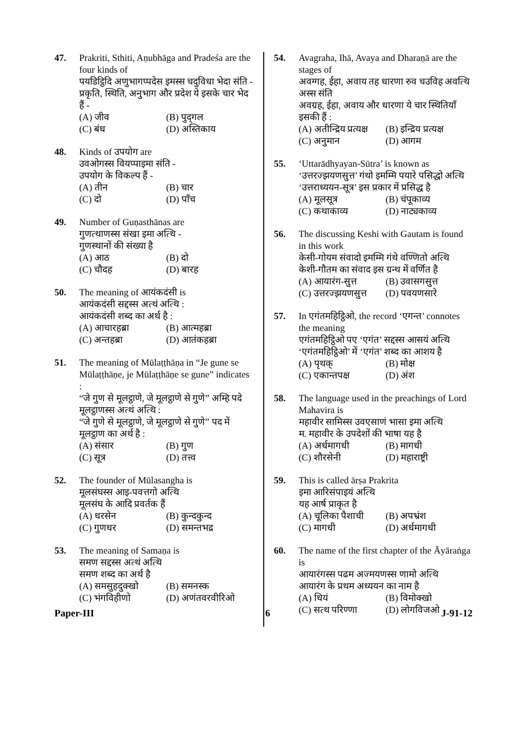47. Prakriti, Sthiti, Aṇubhāga and Pradeśa are the four kinds of
पयडिट्ठिदि अणुभागप्पदेस इमस्स चदुविधा भेदा संति -
प्रकृति, स्थिति, अनुभाग और प्रदेश ये इसके चार भेद हैं -
(A) जीव (B) पुद्‌गल
(C) बंध (D) अस्तिकाय
48. Kinds of उपयोग are
उवओगस्स वियप्पाइमा संति -
उपयोग के विकल्प हैं -
(A) तीन (B) चार
(C) दो (D) पाँच
49. Number of Guṇasthānas are
गुणत्थाणस्स संखा इमा अत्थि -
गुणस्थानों की संख्या है
(A) आठ (B) दो
(C) चौदह (D) बारह
50. The meaning of आयंकदंसी is
आयंकदंसी सद्दस्स अत्थं अत्थि :
आयंकदंसी शब्द का अर्थ है :
(A) आचारहब्रा (B) आत्महब्रा
(C) अन्तहब्रा (D) आतंकहब्रा
51. The meaning of Mūlaṭṭhāṇa in “Je gune se Mūlaṭṭhāṇe, je Mūlaṭṭhāṇe se gune” indicates :
“जे गुण से मूलट्ठाणे, जे मूलट्ठाणे से गुणे” अम्हि पदे मूलट्ठाणस्स अत्थं अत्थि :
“जे गुणे से मूलट्ठाणे, जे मूलट्ठाणे से गुणे” पद में मूलट्ठाण का अर्थ है :
(A) संसार (B) गुण
(C) सूत्र (D) तत्त्व
52. The founder of Mūlasangha is
मूलसंघस्स आइ-पवत्तगो अत्थि
मूलसंघ के आदि प्रवर्तक हैं
(A) धरसेन (B) कुन्दकुन्द
(C) गुणधर (D) समन्तभद्र
53. The meaning of Samaṇa is
समण सद्दस्स अत्थं अत्थि
समण शब्द का अर्थ है
(A) समसुहदुक्खो (B) समनस्क
(C) भंगविहीणो (D) अणंतवरवीरिओ
54. Avagraha, Ihā, Avaya and Dharaṇā are the stages of
अवग्गह, ईहा, अवाय तह धारणा रुव चउविह अवत्थि अस्स संति
अवग्रह, ईहा, अवाय और धारणा ये चार स्थितियाँ इसकी हैं :
(A) अतीन्द्रिय प्रत्यक्ष (B) इन्द्रिय प्रत्यक्ष
(C) अनुमान (D) आगम
55. ‘Uttarādhyayan-Sūtra’ is known as
‘उत्तरज्झयणसुत्त’ गंथो इमम्मि पयारे पसिद्धो अत्थि
‘उत्तराध्ययन-सूत्र’ इस प्रकार में प्रसिद्ध है
(A) मूलसूत्र (B) चंपूकाव्य
(C) कथाकाव्य (D) नाट्यकाव्य
56. The discussing Keshi with Gautam is found in this work
केसी-गोयम संवादो इमम्मि गंथे वण्णितो अत्थि
केशी-गौतम का संवाद इस ग्रन्थ में वर्णित है
(A) आयारंग-सुत्त (B) उवासगसुत्त
(C) उत्तरज्झयणसुत्त (D) पवयणसारे
57. In एगंतमहिट्ठिओ, the record ‘एगन्त’ connotes the meaning
एगंतमहिट्ठिओ पए ‘एगंत’ सद्दस्स आसयं अत्थि
‘एगंतमहिट्ठिओ’ में ‘एगंत’ शब्द का आशय है
(A) पृथक् (B) मोक्ष
(C) एकान्तपक्ष (D) अंश
58. The language used in the preachings of Lord Mahavira is
महावीर सामिस्स उवएसाणं भासा इमा अत्थि
म. महावीर के उपदेशों की भाषा यह है
(A) अर्धमागधी (B) मागधी
(C) शौरसेनी (D) महाराष्ट्री
59. This is called ārṣa Prakrita
इमा आरिसंपाइयं अत्थि
यह आर्ष प्राकृत है
(A) चूलिका पैशाची (B) अपभ्रंश
(C) मागधी (D) अर्धमागधी
60. The name of the first chapter of the Āyāraṅga is
आयारंगस्स पढम अज्मयणस्स णामो अत्थि
आयारंग के प्रथम अध्ययन का नाम है
(A) धियं (B) विमोक्खो
(C) सत्थ परिण्णा (D) लोगविजओ
Paper-III 6 J-91-12